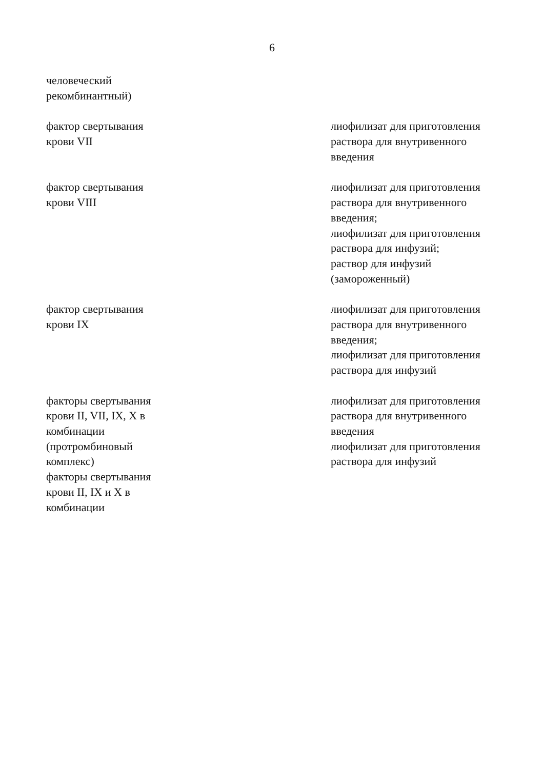6
| человеческий рекомбинантный) | | |
| фактор свертывания крови VII | | лиофилизат для приготовления раствора для внутривенного введения |
| фактор свертывания крови VIII | | лиофилизат для приготовления раствора для внутривенного введения; лиофилизат для приготовления раствора для инфузий; раствор для инфузий (замороженный) |
| фактор свертывания крови IX | | лиофилизат для приготовления раствора для внутривенного введения; лиофилизат для приготовления раствора для инфузий |
| факторы свертывания крови II, VII, IX, X в комбинации (протромбиновый комплекс) факторы свертывания крови II, IX и X в комбинации | | лиофилизат для приготовления раствора для внутривенного введения лиофилизат для приготовления раствора для инфузий |